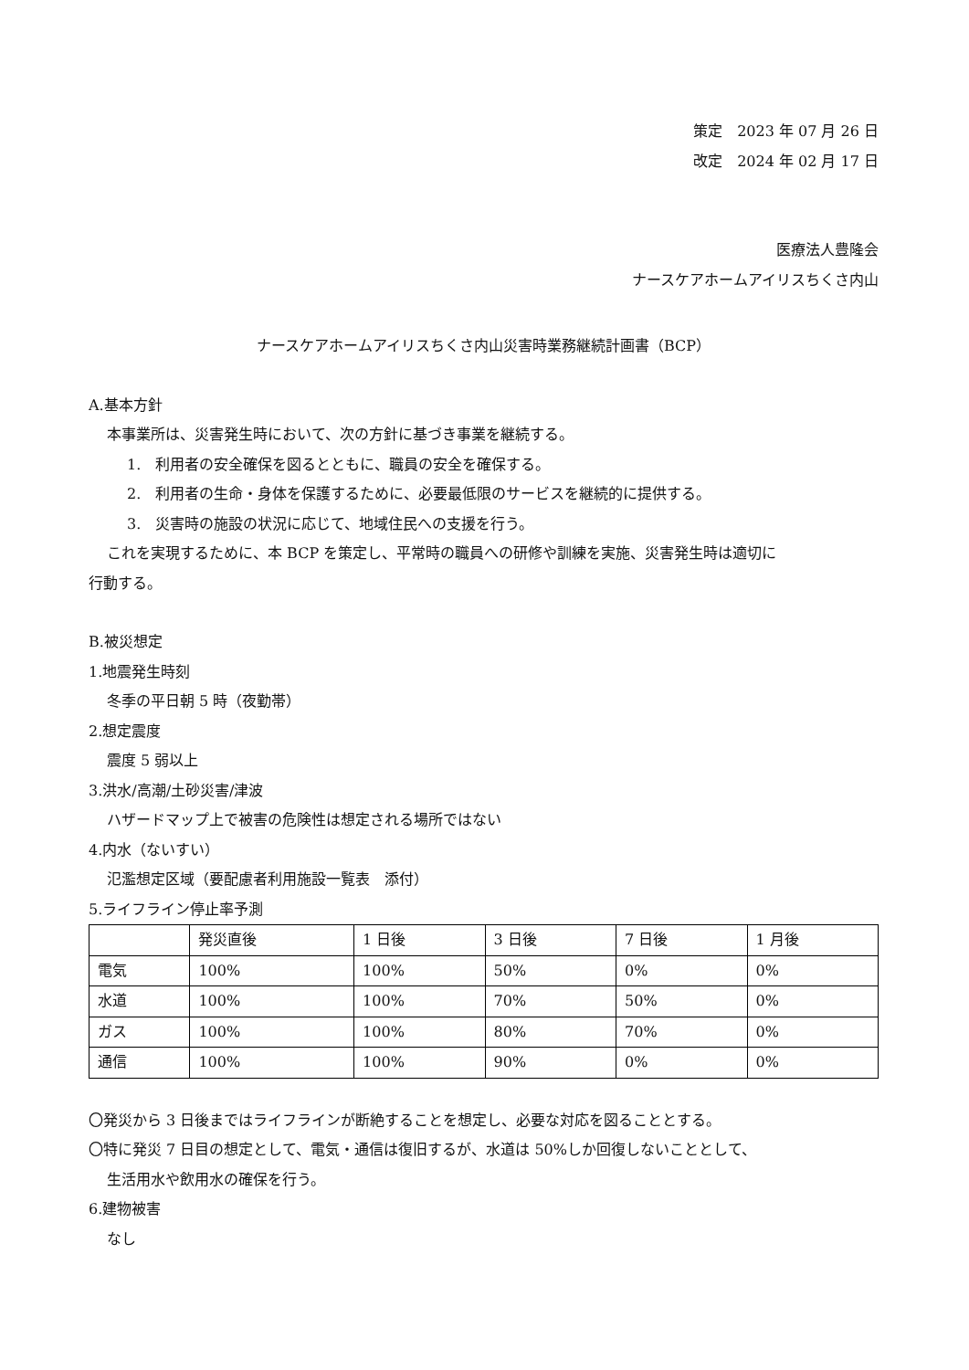策定　2023 年 07 月 26 日
改定　2024 年 02 月 17 日
医療法人豊隆会
ナースケアホームアイリスちくさ内山
ナースケアホームアイリスちくさ内山災害時業務継続計画書（BCP）
A.基本方針
本事業所は、災害発生時において、次の方針に基づき事業を継続する。
1.　利用者の安全確保を図るとともに、職員の安全を確保する。
2.　利用者の生命・身体を保護するために、必要最低限のサービスを継続的に提供する。
3.　災害時の施設の状況に応じて、地域住民への支援を行う。
これを実現するために、本 BCP を策定し、平常時の職員への研修や訓練を実施、災害発生時は適切に
行動する。
B.被災想定
1.地震発生時刻
冬季の平日朝 5 時（夜勤帯）
2.想定震度
震度 5 弱以上
3.洪水/高潮/土砂災害/津波
ハザードマップ上で被害の危険性は想定される場所ではない
4.内水（ないすい）
氾濫想定区域（要配慮者利用施設一覧表　添付）
5.ライフライン停止率予測
| | 発災直後 | 1 日後 | 3 日後 | 7 日後 | 1 月後 |
| --- | --- | --- | --- | --- | --- |
| 電気 | 100% | 100% | 50% | 0% | 0% |
| 水道 | 100% | 100% | 70% | 50% | 0% |
| ガス | 100% | 100% | 80% | 70% | 0% |
| 通信 | 100% | 100% | 90% | 0% | 0% |
〇発災から 3 日後まではライフラインが断絶することを想定し、必要な対応を図ることとする。
〇特に発災 7 日目の想定として、電気・通信は復旧するが、水道は 50%しか回復しないこととして、
生活用水や飲用水の確保を行う。
6.建物被害
なし